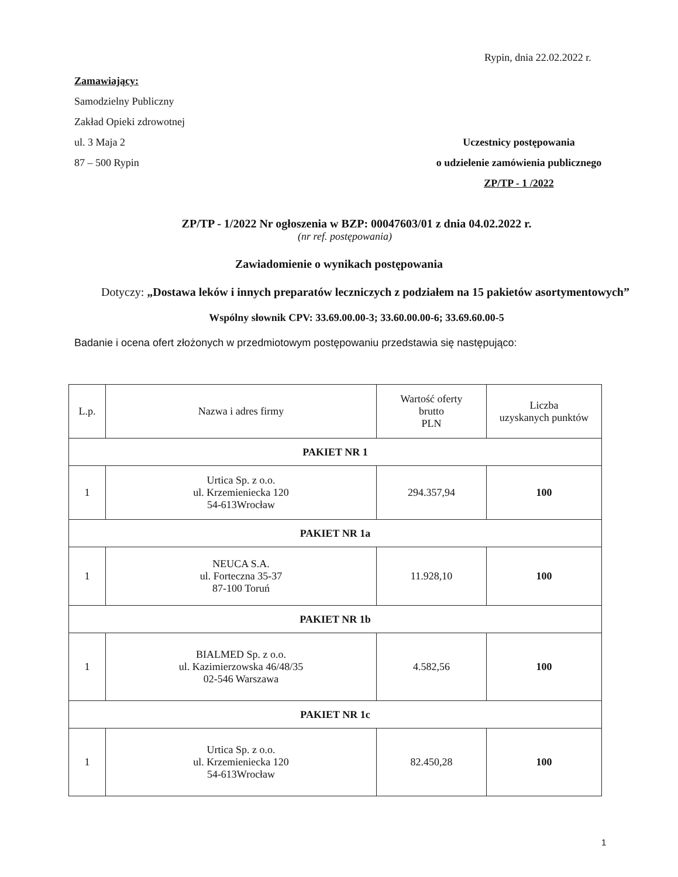Rypin, dnia 22.02.2022 r.
Zamawiający:
Samodzielny Publiczny
Zakład Opieki zdrowotnej
ul. 3 Maja 2
87 – 500 Rypin
Uczestnicy postępowania
o udzielenie zamówienia publicznego
ZP/TP - 1 /2022
ZP/TP - 1/2022 Nr ogłoszenia w BZP: 00047603/01 z dnia 04.02.2022 r.
(nr ref. postępowania)
Zawiadomienie o wynikach postępowania
Dotyczy: „Dostawa leków i innych preparatów leczniczych z podziałem na 15 pakietów asortymentowych”
Wspólny słownik CPV: 33.69.00.00-3; 33.60.00.00-6; 33.69.60.00-5
Badanie i ocena ofert złożonych w przedmiotowym postępowaniu przedstawia się następująco:
| L.p. | Nazwa i adres firmy | Wartość oferty brutto PLN | Liczba uzyskanych punktów |
| --- | --- | --- | --- |
| PAKIET NR 1 | | | |
| 1 | Urtica Sp. z o.o. ul. Krzemieniecka 120 54-613Wrocław | 294.357,94 | 100 |
| PAKIET NR 1a | | | |
| 1 | NEUCA S.A. ul. Forteczna 35-37 87-100 Toruń | 11.928,10 | 100 |
| PAKIET NR 1b | | | |
| 1 | BIALMED Sp. z o.o. ul. Kazimierzowska 46/48/35 02-546 Warszawa | 4.582,56 | 100 |
| PAKIET NR 1c | | | |
| 1 | Urtica Sp. z o.o. ul. Krzemieniecka 120 54-613Wrocław | 82.450,28 | 100 |
1